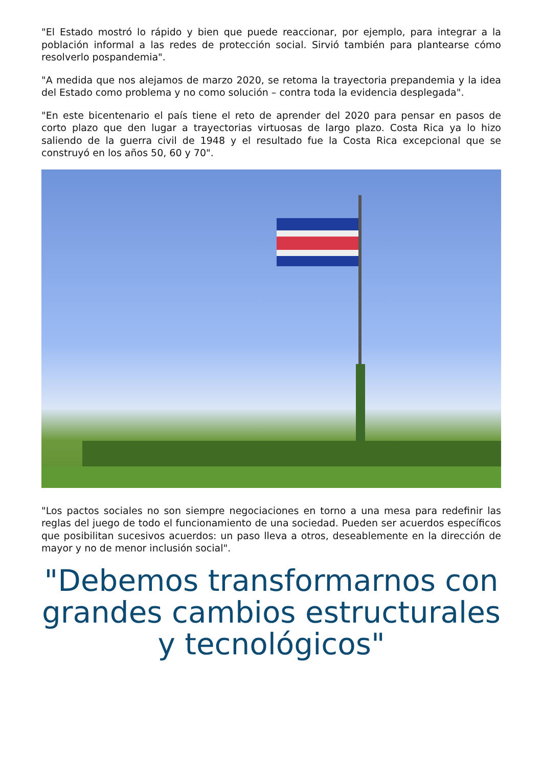"El Estado mostró lo rápido y bien que puede reaccionar, por ejemplo, para integrar a la población informal a las redes de protección social. Sirvió también para plantearse cómo resolverlo pospandemia".
"A medida que nos alejamos de marzo 2020, se retoma la trayectoria prepandemia y la idea del Estado como problema y no como solución – contra toda la evidencia desplegada".
"En este bicentenario el país tiene el reto de aprender del 2020 para pensar en pasos de corto plazo que den lugar a trayectorias virtuosas de largo plazo. Costa Rica ya lo hizo saliendo de la guerra civil de 1948 y el resultado fue la Costa Rica excepcional que se construyó en los años 50, 60 y 70".
"Los pactos sociales no son siempre negociaciones en torno a una mesa para redefinir las reglas del juego de todo el funcionamiento de una sociedad. Pueden ser acuerdos específicos que posibilitan sucesivos acuerdos: un paso lleva a otros, deseablemente en la dirección de mayor y no de menor inclusión social".
"Debemos transformarnos con grandes cambios estructurales y tecnológicos"